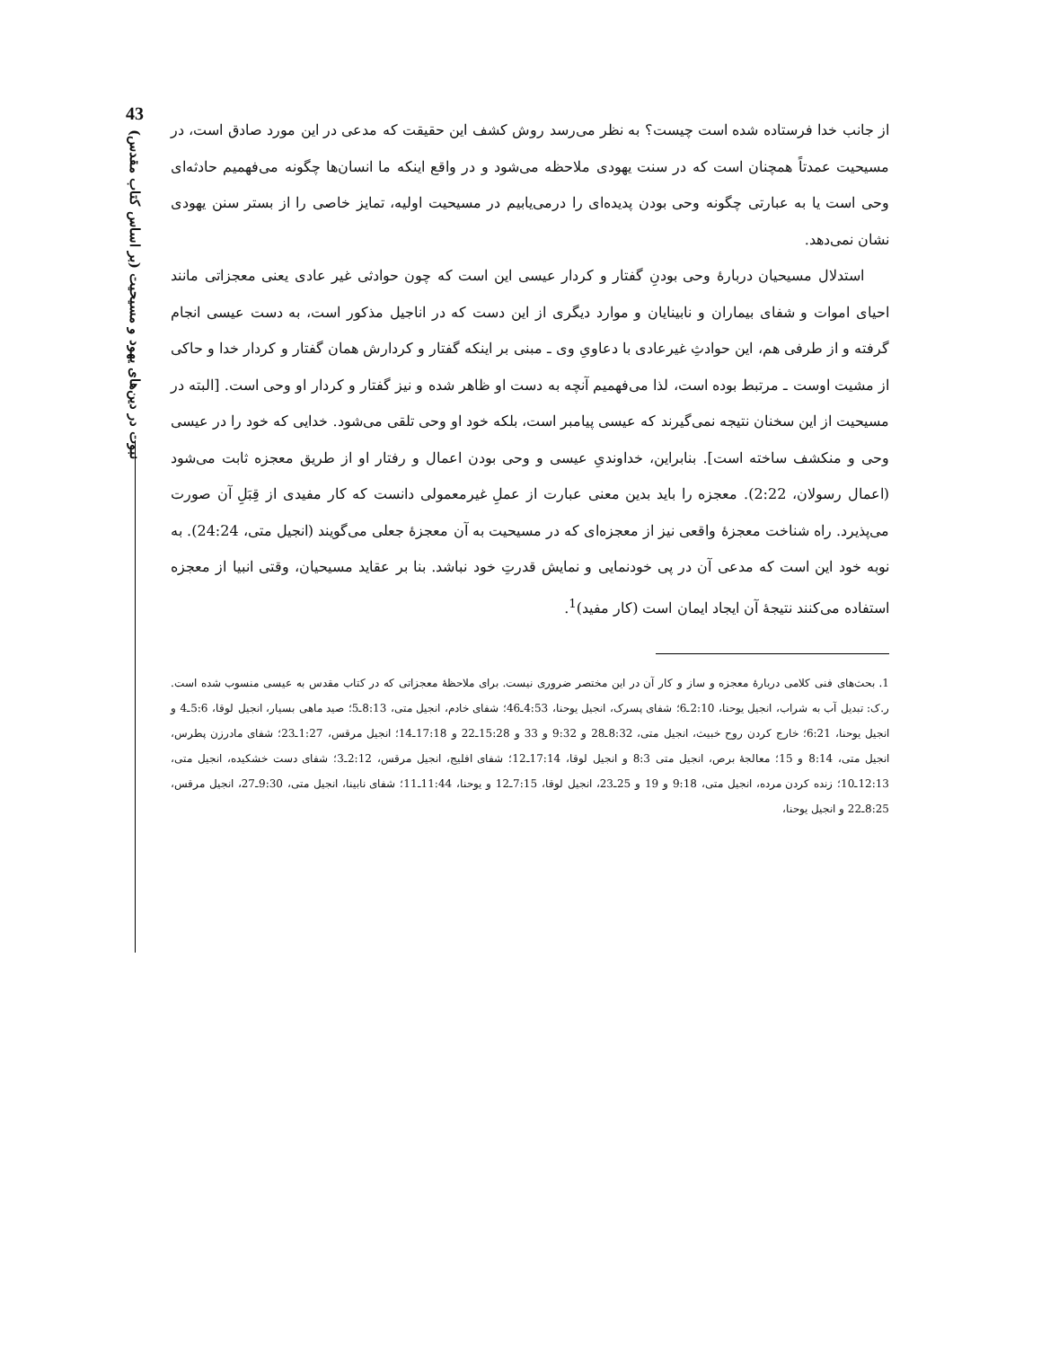43
نبوت در دین‌های یهود و مسیحیت (بر اساس کتاب مقدس)
از جانب خدا فرستاده شده است چیست؟ به نظر می‌رسد روش کشف این حقیقت که مدعی در این مورد صادق است، در مسیحیت عمدتاً همچنان است که در سنت یهودی ملاحظه می‌شود و در واقع اینکه ما انسان‌ها چگونه می‌فهمیم حادثه‌ای وحی است یا به عبارتی چگونه وحی بودن پدیده‌ای را درمی‌یابیم در مسیحیت اولیه، تمایز خاصی را از بستر سنن یهودی نشان نمی‌دهد.
استدلال مسیحیان دربارهٔ وحی بودنِ گفتار و کردار عیسی این است که چون حوادثی غیر عادی یعنی معجزاتی مانند احیای اموات و شفای بیماران و نابینایان و موارد دیگری از این دست که در اناجیل مذکور است، به دست عیسی انجام گرفته و از طرفی هم، این حوادثِ غیرعادی با دعاویِ وی ـ مبنی بر اینکه گفتار و کردارش همان گفتار و کردار خدا و حاکی از مشیت اوست ـ مرتبط بوده است، لذا می‌فهمیم آنچه به دست او ظاهر شده و نیز گفتار و کردار او وحی است. [البته در مسیحیت از این سخنان نتیجه نمی‌گیرند که عیسی پیامبر است، بلکه خود او وحی تلقی می‌شود. خدایی که خود را در عیسی وحی و منکشف ساخته است]. بنابراین، خداوندیِ عیسی و وحی بودن اعمال و رفتار او از طریق معجزه ثابت می‌شود (اعمال رسولان، 2:22). معجزه را باید بدین معنی عبارت از عملِ غیرمعمولی دانست که کار مفیدی از قِبَلِ آن صورت می‌پذیرد. راه شناخت معجزهٔ واقعی نیز از معجزه‌ای که در مسیحیت به آن معجزهٔ جعلی می‌گویند (انجیل متی، 24:24). به نوبه خود این است که مدعی آن در پی خودنمایی و نمایش قدرتِ خود نباشد. بنا بر عقاید مسیحیان، وقتی انبیا از معجزه استفاده می‌کنند نتیجهٔ آن ایجاد ایمان است (کار مفید)<sup>1</sup>.
1. بحث‌های فنی کلامی دربارهٔ معجزه و ساز و کار آن در این مختصر ضروری نیست. برای ملاحظهٔ معجزاتی که در کتاب مقدس به عیسی منسوب شده است. ر.ک: تبدیل آب به شراب، انجیل یوحنا، 2:10ـ6؛ شفای پسرک، انجیل یوحنا، 4:53ـ46؛ شفای خادم، انجیل متی، 8:13ـ5؛ صید ماهی بسیار، انجیل لوقا، 5:6ـ4 و انجیل یوحنا، 6:21؛ خارج کردن روح خبیث، انجیل متی، 8:32ـ28 و 9:32 و 33 و 15:28ـ22 و 17:18ـ14؛ انجیل مرقس، 1:27ـ23؛ شفای مادرزن پطرس، انجیل متی، 8:14 و 15؛ معالجهٔ برص، انجیل متی 8:3 و انجیل لوقا، 17:14ـ12؛ شفای افلیج، انجیل مرقس، 2:12ـ3؛ شفای دست خشکیده، انجیل متی، 12:13ـ10؛ زنده کردن مرده، انجیل متی، 9:18 و 19 و 25ـ23، انجیل لوقا، 7:15ـ12 و یوحنا، 11:44ـ11؛ شفای نابینا، انجیل متی، 9:30ـ27، انجیل مرقس، 8:25ـ22 و انجیل یوحنا،